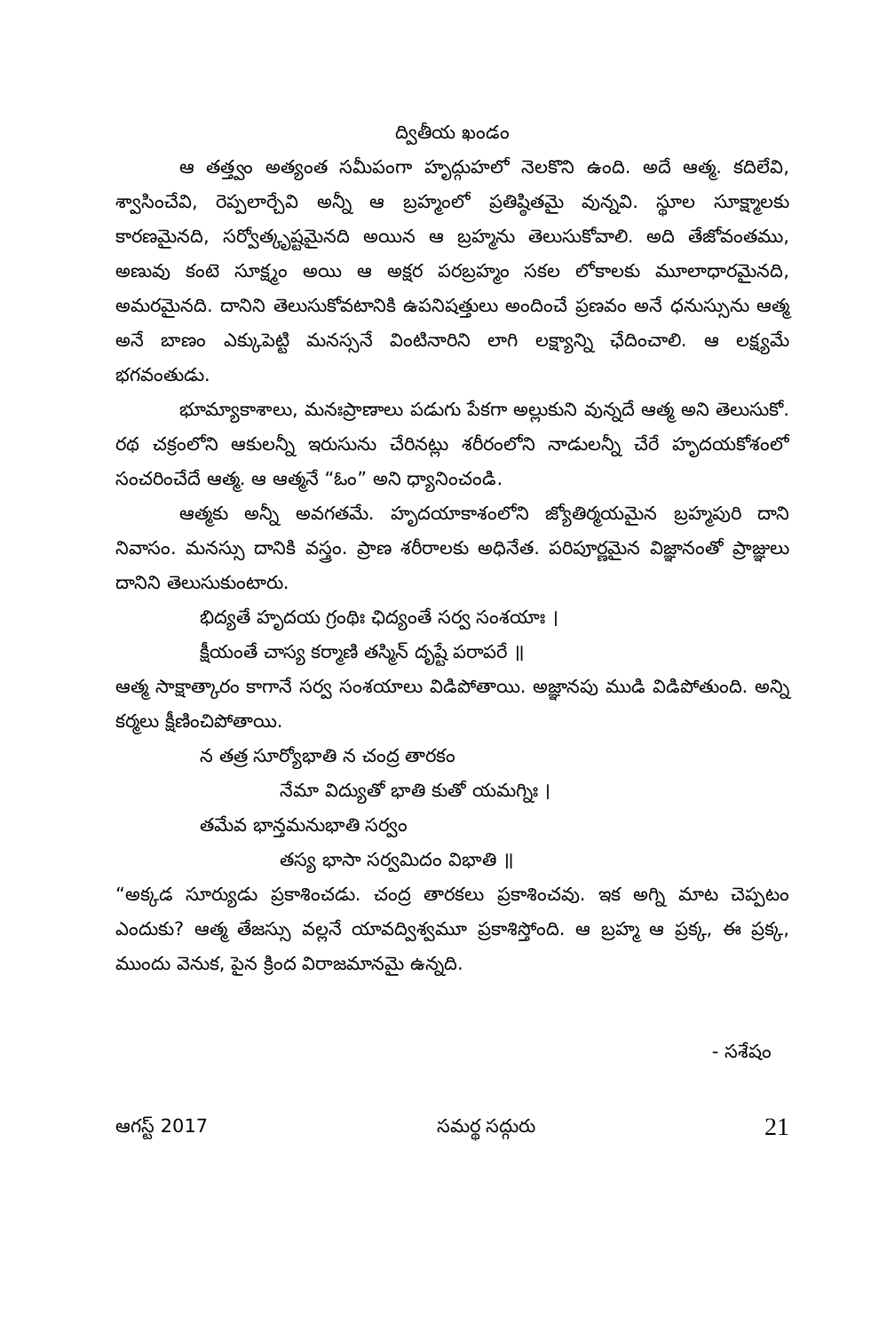ద్వితీయ ఖండం
ఆ తత్త్వం అత్యంత సమీపంగా హృద్గుహలో నెలకొని ఉంది. అదే ఆత్మ. కదిలేవి, శ్వాసించేవి, రెప్పలార్చేవి అన్నీ ఆ బ్రహ్మంలో ప్రతిష్ఠితమై వున్నవి. స్థూల సూక్ష్మాలకు కారణమైనది, సర్వోత్కృష్టమైనది అయిన ఆ బ్రహ్మను తెలుసుకోవాలి. అది తేజోవంతము, అణువు కంటె సూక్ష్మం అయి ఆ అక్షర పరబ్రహ్మం సకల లోకాలకు మూలాధారమైనది, అమరమైనది. దానిని తెలుసుకోవటానికి ఉపనిషత్తులు అందించే ప్రణవం అనే ధనుస్సును ఆత్మ అనే బాణం ఎక్కుపెట్టి మనస్సనే వింటినారిని లాగి లక్ష్యాన్ని ఛేదించాలి. ఆ లక్ష్యమే భగవంతుడు.
భూమ్యాకాశాలు, మనఃప్రాణాలు పడుగు పేకగా అల్లుకుని వున్నదే ఆత్మ అని తెలుసుకో. రథ చక్రంలోని ఆకులన్నీ ఇరుసును చేరినట్లు శరీరంలోని నాడులన్నీ చేరే హృదయకోశంలో సంచరించేదే ఆత్మ. ఆ ఆత్మనే “ఓం” అని ధ్యానించండి.
ఆత్మకు అన్నీ అవగతమే. హృదయాకాశంలోని జ్యోతిర్మయమైన బ్రహ్మపురి దాని నివాసం. మనస్సు దానికి వస్త్రం. ప్రాణ శరీరాలకు అధినేత. పరిపూర్ణమైన విజ్ఞానంతో ప్రాజ్ఞులు దానిని తెలుసుకుంటారు.
భిద్యతే హృదయ గ్రంథిః ఛిద్యంతే సర్వ సంశయాః ।
క్షీయంతే చాస్య కర్మాణి తస్మిన్ దృష్టే పరాపరే ॥
ఆత్మ సాక్షాత్కారం కాగానే సర్వ సంశయాలు విడిపోతాయి. అజ్ఞానపు ముడి విడిపోతుంది. అన్ని కర్మలు క్షీణించిపోతాయి.
న తత్ర సూర్యోభాతి న చంద్ర తారకం
నేమా విద్యుతో భాతి కుతో యమగ్నిః ।
తమేవ భాన్తమనుభాతి సర్వం
తస్య భాసా సర్వమిదం విభాతి ॥
“అక్కడ సూర్యుడు ప్రకాశించడు. చంద్ర తారకలు ప్రకాశించవు. ఇక అగ్ని మాట చెప్పటం ఎందుకు? ఆత్మ తేజస్సు వల్లనే యావద్విశ్వమూ ప్రకాశిస్తోంది. ఆ బ్రహ్మ ఆ ప్రక్క, ఈ ప్రక్క, ముందు వెనుక, పైన క్రింద విరాజమానమై ఉన్నది.
- సశేషం
ఆగస్ట్ 2017 సమర్థ సద్గురు 21